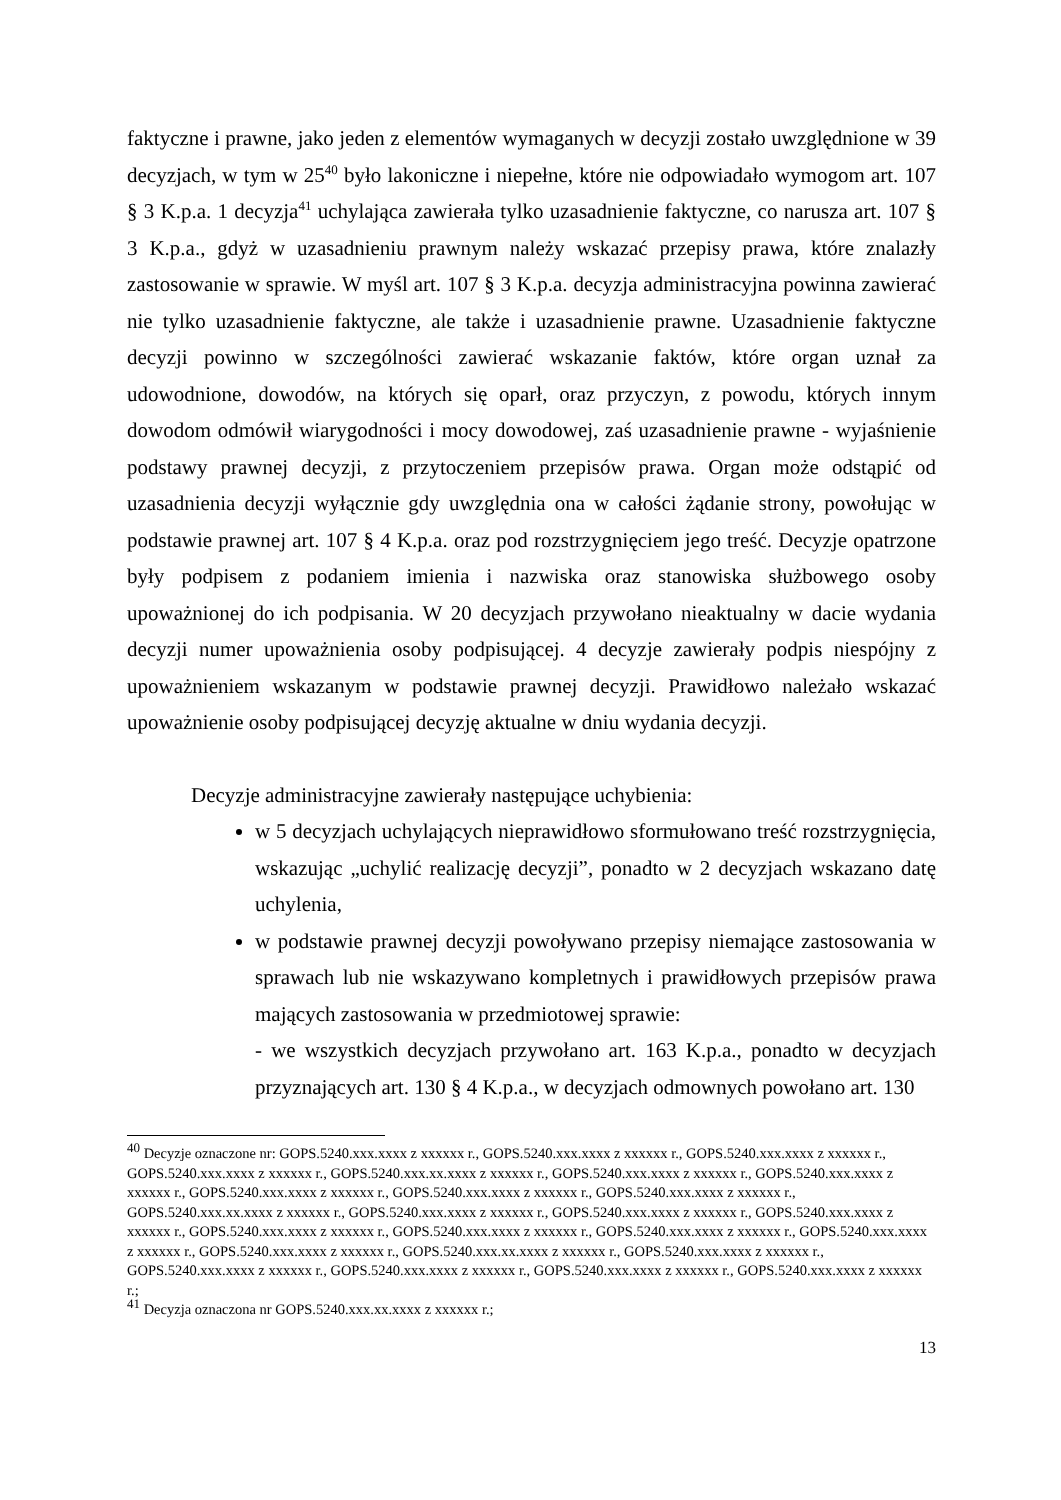faktyczne i prawne, jako jeden z elementów wymaganych w decyzji zostało uwzględnione w 39 decyzjach, w tym w 25<sup>40</sup> było lakoniczne i niepełne, które nie odpowiadało wymogom art. 107 § 3 K.p.a. 1 decyzja<sup>41</sup> uchylająca zawierała tylko uzasadnienie faktyczne, co narusza art. 107 § 3 K.p.a., gdyż w uzasadnieniu prawnym należy wskazać przepisy prawa, które znalazły zastosowanie w sprawie. W myśl art. 107 § 3 K.p.a. decyzja administracyjna powinna zawierać nie tylko uzasadnienie faktyczne, ale także i uzasadnienie prawne. Uzasadnienie faktyczne decyzji powinno w szczególności zawierać wskazanie faktów, które organ uznał za udowodnione, dowodów, na których się oparł, oraz przyczyn, z powodu, których innym dowodom odmówił wiarygodności i mocy dowodowej, zaś uzasadnienie prawne - wyjaśnienie podstawy prawnej decyzji, z przytoczeniem przepisów prawa. Organ może odstąpić od uzasadnienia decyzji wyłącznie gdy uwzględnia ona w całości żądanie strony, powołując w podstawie prawnej art. 107 § 4 K.p.a. oraz pod rozstrzygnięciem jego treść. Decyzje opatrzone były podpisem z podaniem imienia i nazwiska oraz stanowiska służbowego osoby upoważnionej do ich podpisania. W 20 decyzjach przywołano nieaktualny w dacie wydania decyzji numer upoważnienia osoby podpisującej. 4 decyzje zawierały podpis niespójny z upoważnieniem wskazanym w podstawie prawnej decyzji. Prawidłowo należało wskazać upoważnienie osoby podpisującej decyzję aktualne w dniu wydania decyzji.
Decyzje administracyjne zawierały następujące uchybienia:
w 5 decyzjach uchylających nieprawidłowo sformułowano treść rozstrzygnięcia, wskazując „uchylić realizację decyzji”, ponadto w 2 decyzjach wskazano datę uchylenia,
w podstawie prawnej decyzji powoływano przepisy niemające zastosowania w sprawach lub nie wskazywano kompletnych i prawidłowych przepisów prawa mających zastosowania w przedmiotowej sprawie:
- we wszystkich decyzjach przywołano art. 163 K.p.a., ponadto w decyzjach przyznających art. 130 § 4 K.p.a., w decyzjach odmownych powołano art. 130
<sup>40</sup> Decyzje oznaczone nr: GOPS.5240.xxx.xxxx z xxxxxx r., GOPS.5240.xxx.xxxx z xxxxxx r., GOPS.5240.xxx.xxxx z xxxxxx r., GOPS.5240.xxx.xxxx z xxxxxx r., GOPS.5240.xxx.xx.xxxx z xxxxxx r., GOPS.5240.xxx.xxxx z xxxxxx r., GOPS.5240.xxx.xxxx z xxxxxx r., GOPS.5240.xxx.xxxx z xxxxxx r., GOPS.5240.xxx.xxxx z xxxxxx r., GOPS.5240.xxx.xxxx z xxxxxx r., GOPS.5240.xxx.xx.xxxx z xxxxxx r., GOPS.5240.xxx.xxxx z xxxxxx r., GOPS.5240.xxx.xxxx z xxxxxx r., GOPS.5240.xxx.xxxx z xxxxxx r., GOPS.5240.xxx.xxxx z xxxxxx r., GOPS.5240.xxx.xxxx z xxxxxx r., GOPS.5240.xxx.xxxx z xxxxxx r., GOPS.5240.xxx.xxxx z xxxxxx r., GOPS.5240.xxx.xxxx z xxxxxx r., GOPS.5240.xxx.xx.xxxx z xxxxxx r., GOPS.5240.xxx.xxxx z xxxxxx r., GOPS.5240.xxx.xxxx z xxxxxx r., GOPS.5240.xxx.xxxx z xxxxxx r., GOPS.5240.xxx.xxxx z xxxxxx r., GOPS.5240.xxx.xxxx z xxxxxx r.;
<sup>41</sup> Decyzja oznaczona nr GOPS.5240.xxx.xx.xxxx z xxxxxx r.;
13